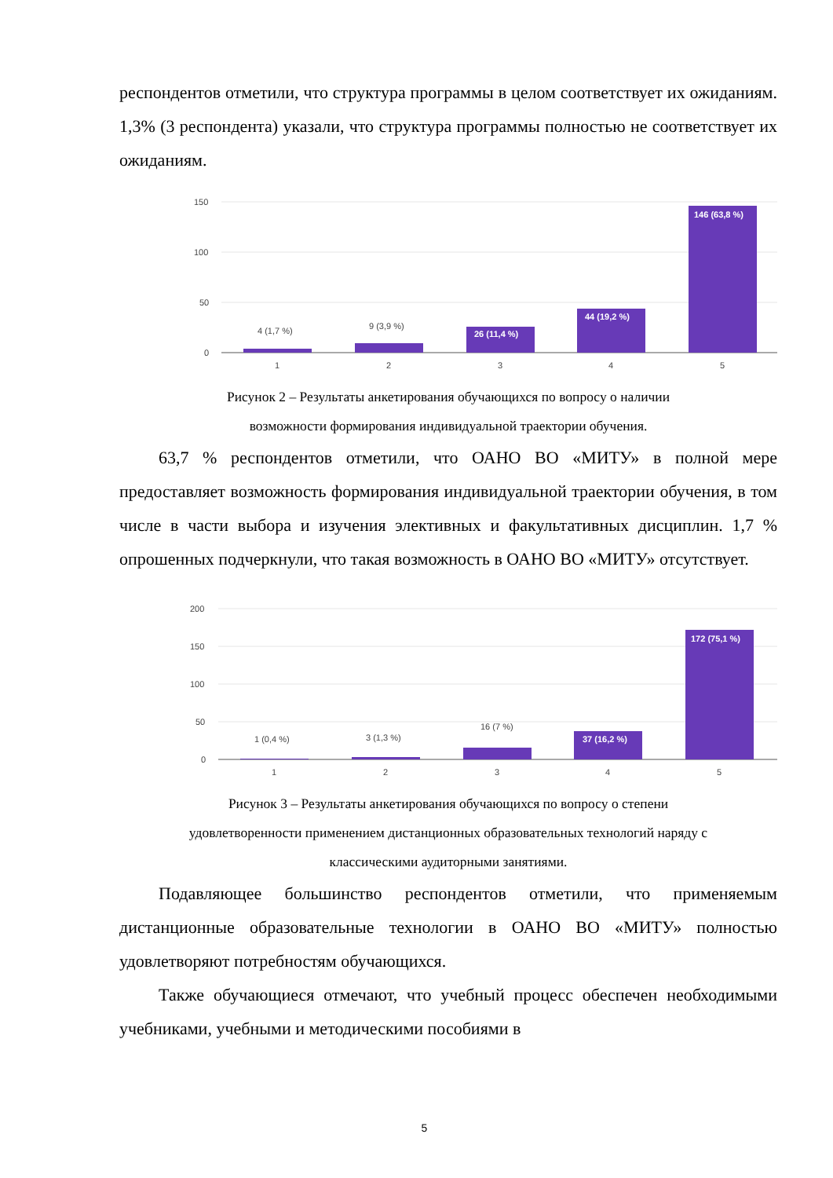респондентов отметили, что структура программы в целом соответствует их ожиданиям. 1,3% (3 респондента) указали, что структура программы полностью не соответствует их ожиданиям.
150
100
50
0
4 (1,7 %)
9 (3,9 %)
26 (11,4 %)
44 (19,2 %)
146 (63,8 %)
1
2
3
4
5
Рисунок 2 – Результаты анкетирования обучающихся по вопросу о наличии
возможности формирования индивидуальной траектории обучения.
63,7 % респондентов отметили, что ОАНО ВО «МИТУ» в полной мере предоставляет возможность формирования индивидуальной траектории обучения, в том числе в части выбора и изучения элективных и факультативных дисциплин. 1,7 % опрошенных подчеркнули, что такая возможность в ОАНО ВО «МИТУ» отсутствует.
200
150
100
50
0
1 (0,4 %)
3 (1,3 %)
16 (7 %)
37 (16,2 %)
172 (75,1 %)
1
2
3
4
5
Рисунок 3 – Результаты анкетирования обучающихся по вопросу о степени
удовлетворенности применением дистанционных образовательных технологий наряду с
классическими аудиторными занятиями.
Подавляющее большинство респондентов отметили, что применяемым дистанционные образовательные технологии в ОАНО ВО «МИТУ» полностью удовлетворяют потребностям обучающихся.
Также обучающиеся отмечают, что учебный процесс обеспечен необходимыми учебниками, учебными и методическими пособиями в
5